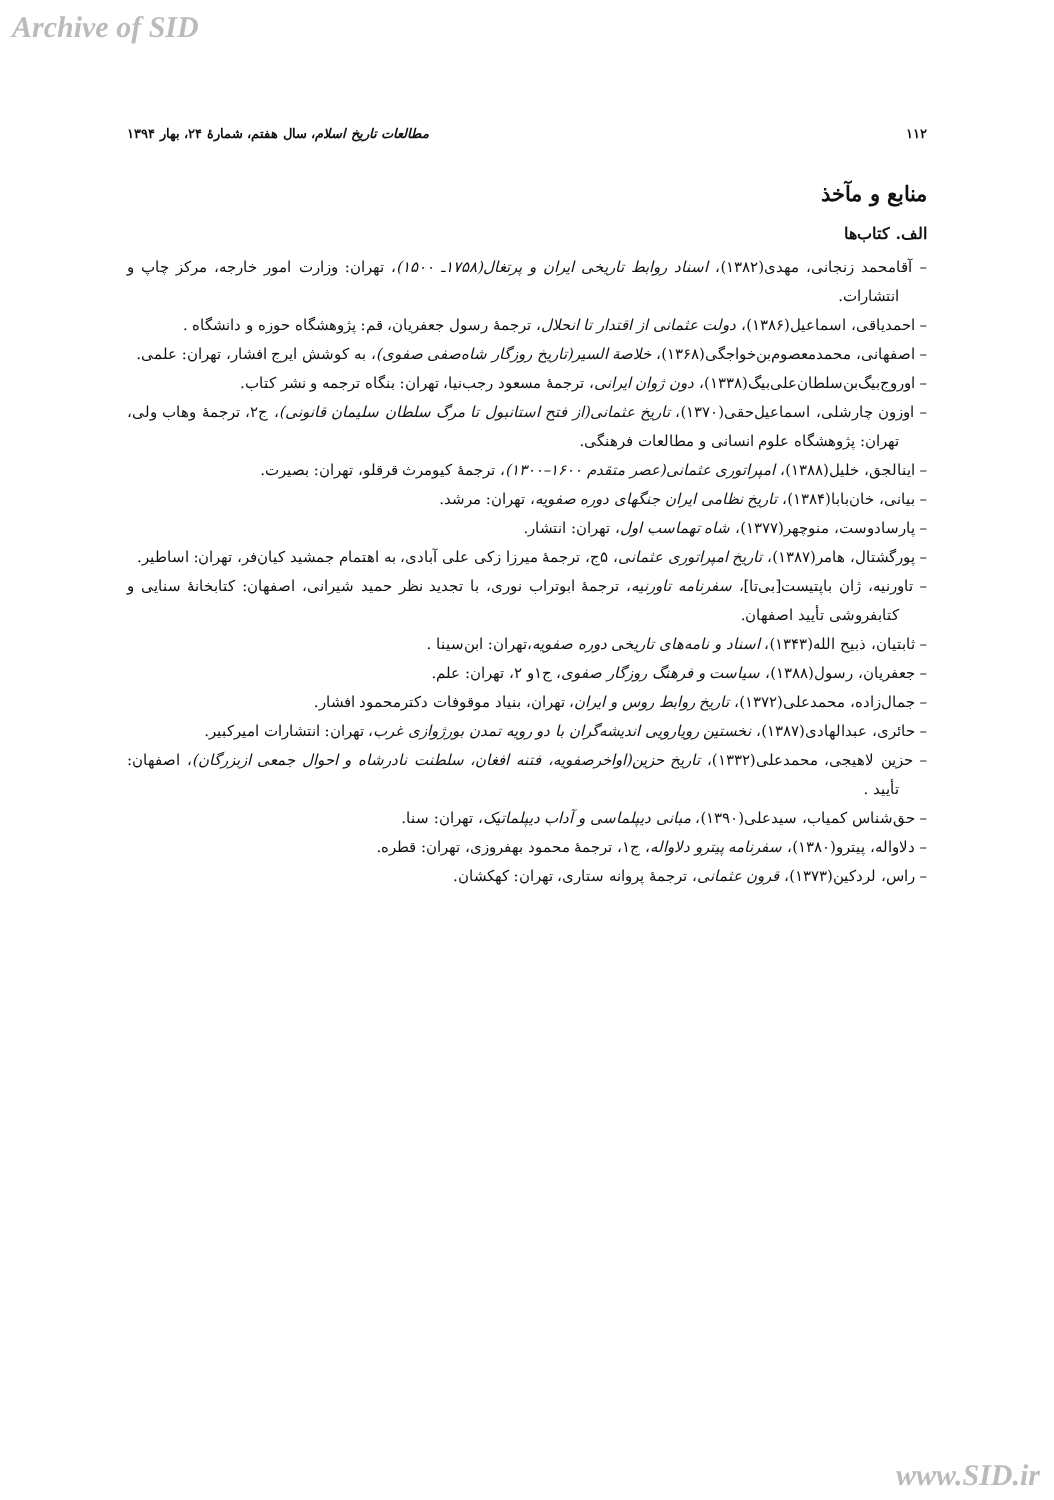Archive of SID
۱۱۲ مطالعات تاریخ اسلام، سال هفتم، شمارهٔ ۲۴، بهار ۱۳۹۴
منابع و مآخذ
الف. کتاب‌ها
– آقامحمد زنجانی، مهدی(۱۳۸۲)، اسناد روابط تاریخی ایران و پرتغال(۱۷۵۸ـ ۱۵۰۰)، تهران: وزارت امور خارجه، مرکز چاپ و انتشارات.
– احمدیاقی، اسماعیل(۱۳۸۶)، دولت عثمانی از اقتدار تا انحلال، ترجمهٔ رسول جعفریان، قم: پژوهشگاه حوزه و دانشگاه .
– اصفهانی، محمدمعصوم‌بن‌خواجگی(۱۳۶۸)، خلاصة السیر(تاریخ روزگار شاه‌صفی صفوی)، به کوشش ایرج افشار، تهران: علمی.
– اوروج‌بیگ‌بن‌سلطان‌علی‌بیگ(۱۳۳۸)، دون ژوان ایرانی، ترجمهٔ مسعود رجب‌نیا، تهران: بنگاه ترجمه و نشر کتاب.
– اوزون چارشلی، اسماعیل‌حقی(۱۳۷۰)، تاریخ عثمانی(از فتح استانبول تا مرگ سلطان سلیمان قانونی)، ج۲، ترجمهٔ وهاب ولی، تهران: پژوهشگاه علوم انسانی و مطالعات فرهنگی.
– اینالجق، خلیل(۱۳۸۸)، امپراتوری عثمانی(عصر متقدم ۱۶۰۰–۱۳۰۰)، ترجمهٔ کیومرث قرقلو، تهران: بصیرت.
– بیانی، خان‌بابا(۱۳۸۴)، تاریخ نظامی ایران جنگهای دوره صفویه، تهران: مرشد.
– پارسادوست، منوچهر(۱۳۷۷)، شاه تهماسب اول، تهران: انتشار.
– پورگشتال، هامر(۱۳۸۷)، تاریخ امپراتوری عثمانی، ۵ج، ترجمهٔ میرزا زکی علی آبادی، به اهتمام جمشید کیان‌فر، تهران: اساطیر.
– تاورنیه، ژان باپتیست[بی‌تا]، سفرنامه تاورنیه، ترجمهٔ ابوتراب نوری، با تجدید نظر حمید شیرانی، اصفهان: کتابخانهٔ سنایی و کتابفروشی تأیید اصفهان.
– ثابتیان، ذبیح الله(۱۳۴۳)، اسناد و نامه‌های تاریخی دوره صفویه،تهران: ابن‌سینا .
– جعفریان، رسول(۱۳۸۸)، سیاست و فرهنگ روزگار صفوی، ج۱و ۲، تهران: علم.
– جمال‌زاده، محمدعلی(۱۳۷۲)، تاریخ روابط روس و ایران، تهران، بنیاد موقوفات دکترمحمود افشار.
– حائری، عبدالهادی(۱۳۸۷)، نخستین رویارویی اندیشه‌گران با دو رویه تمدن بورژوازی غرب، تهران: انتشارات امیرکبیر.
– حزین لاهیجی، محمدعلی(۱۳۳۲)، تاریخ حزین(اواخرصفویه، فتنه افغان، سلطنت نادرشاه و احوال جمعی ازبزرگان)، اصفهان: تأیید .
– حق‌شناس کمیاب، سیدعلی(۱۳۹۰)، مبانی دیپلماسی و آداب دیپلماتیک، تهران: سنا.
– دلاواله، پیترو(۱۳۸۰)، سفرنامه پیترو دلاواله، ج۱، ترجمهٔ محمود بهفروزی، تهران: قطره.
– راس، لردکین(۱۳۷۳)، قرون عثمانی، ترجمهٔ پروانه ستاری، تهران: کهکشان.
www.SID.ir